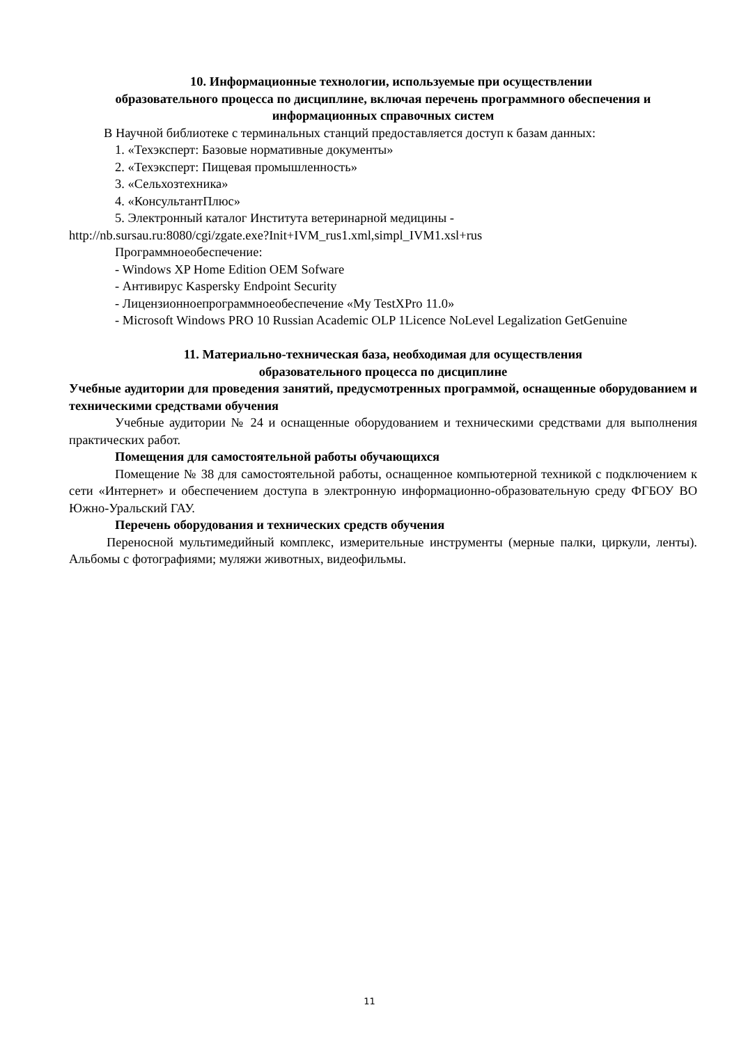10. Информационные технологии, используемые при осуществлении
образовательного процесса по дисциплине, включая перечень программного обеспечения и информационных справочных систем
В Научной библиотеке с терминальных станций предоставляется доступ к базам данных:
1. «Техэксперт: Базовые нормативные документы»
2. «Техэксперт: Пищевая промышленность»
3. «Сельхозтехника»
4. «КонсультантПлюс»
5. Электронный каталог Института ветеринарной медицины -
http://nb.sursau.ru:8080/cgi/zgate.exe?Init+IVM_rus1.xml,simpl_IVM1.xsl+rus
Программноеобеспечение:
- Windows XP Home Edition OEM Sofware
- Антивирус Kaspersky Endpoint Security
- Лицензионноепрограммноеобеспечение «My TestXPro 11.0»
- Microsoft Windows PRO 10 Russian Academic OLP 1Licence NoLevel Legalization GetGenuine
11. Материально-техническая база, необходимая для осуществления
образовательного процесса по дисциплине
Учебные аудитории для проведения занятий, предусмотренных программой, оснащенные оборудованием и техническими средствами обучения
Учебные аудитории № 24 и оснащенные оборудованием и техническими средствами для выполнения практических работ.
Помещения для самостоятельной работы обучающихся
Помещение № 38 для самостоятельной работы, оснащенное компьютерной техникой с подключением к сети «Интернет» и обеспечением доступа в электронную информационно-образовательную среду ФГБОУ ВО Южно-Уральский ГАУ.
Перечень оборудования и технических средств обучения
Переносной мультимедийный комплекс, измерительные инструменты (мерные палки, циркули, ленты). Альбомы с фотографиями; муляжи животных, видеофильмы.
11